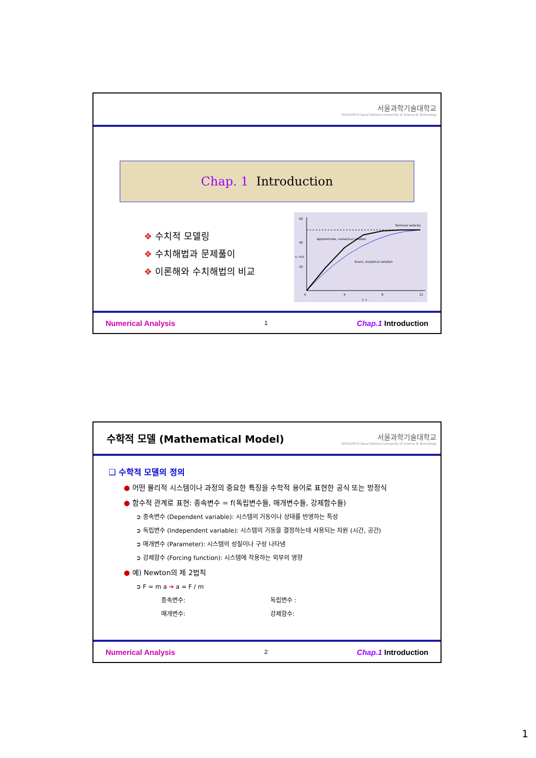서울과학기술대학교
SEOULTECH Seoul National University of Science & Technology
Chap. 1 Introduction
❖ 수치적 모델링
❖ 수치해법과 문제풀이
❖ 이론해와 수치해법의 비교
Terminal velocity
Approximate, numerical solution
Exact, analytical solution
60
40
20
0
4
8
12
t, s
v, m/s
Numerical Analysis 1 Chap.1 Introduction
수학적 모델 (Mathematical Model)
서울과학기술대학교
SEOULTECH Seoul National University of Science & Technology
❑ 수학적 모델의 정의
● 어떤 물리적 시스템이나 과정의 중요한 특징을 수학적 용어로 표현한 공식 또는 방정식
● 함수적 관계로 표현: 종속변수 = f(독립변수들, 매개변수들, 강제함수들)
➲ 종속변수 (Dependent variable): 시스템의 거동이나 상태를 반영하는 특성
➲ 독립변수 (Independent variable): 시스템의 거동을 결정하는데 사용되는 차원 (시간, 공간)
➲ 매개변수 (Parameter): 시스템의 성질이나 구성 나타냄
➲ 강제함수 (Forcing function): 시스템에 작용하는 외부의 영향
● 예) Newton의 제 2법칙
➲ F = m a ➔ a = F / m
종속변수: 독립변수 :
매개변수: 강제함수:
Numerical Analysis 2 Chap.1 Introduction
1